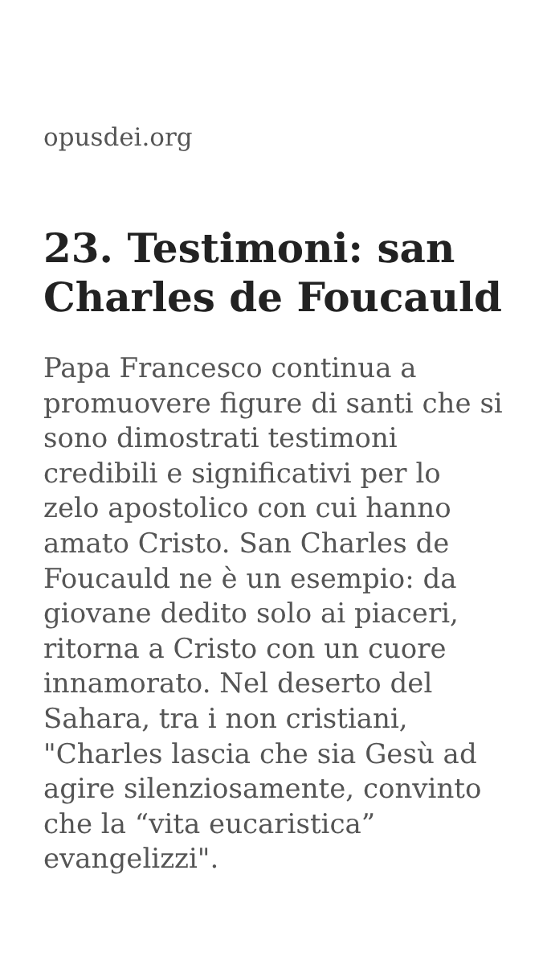opusdei.org
23. Testimoni: san Charles de Foucauld
Papa Francesco continua a promuovere figure di santi che si sono dimostrati testimoni credibili e significativi per lo zelo apostolico con cui hanno amato Cristo. San Charles de Foucauld ne è un esempio: da giovane dedito solo ai piaceri, ritorna a Cristo con un cuore innamorato. Nel deserto del Sahara, tra i non cristiani, "Charles lascia che sia Gesù ad agire silenziosamente, convinto che la “vita eucaristica” evangelizzi".